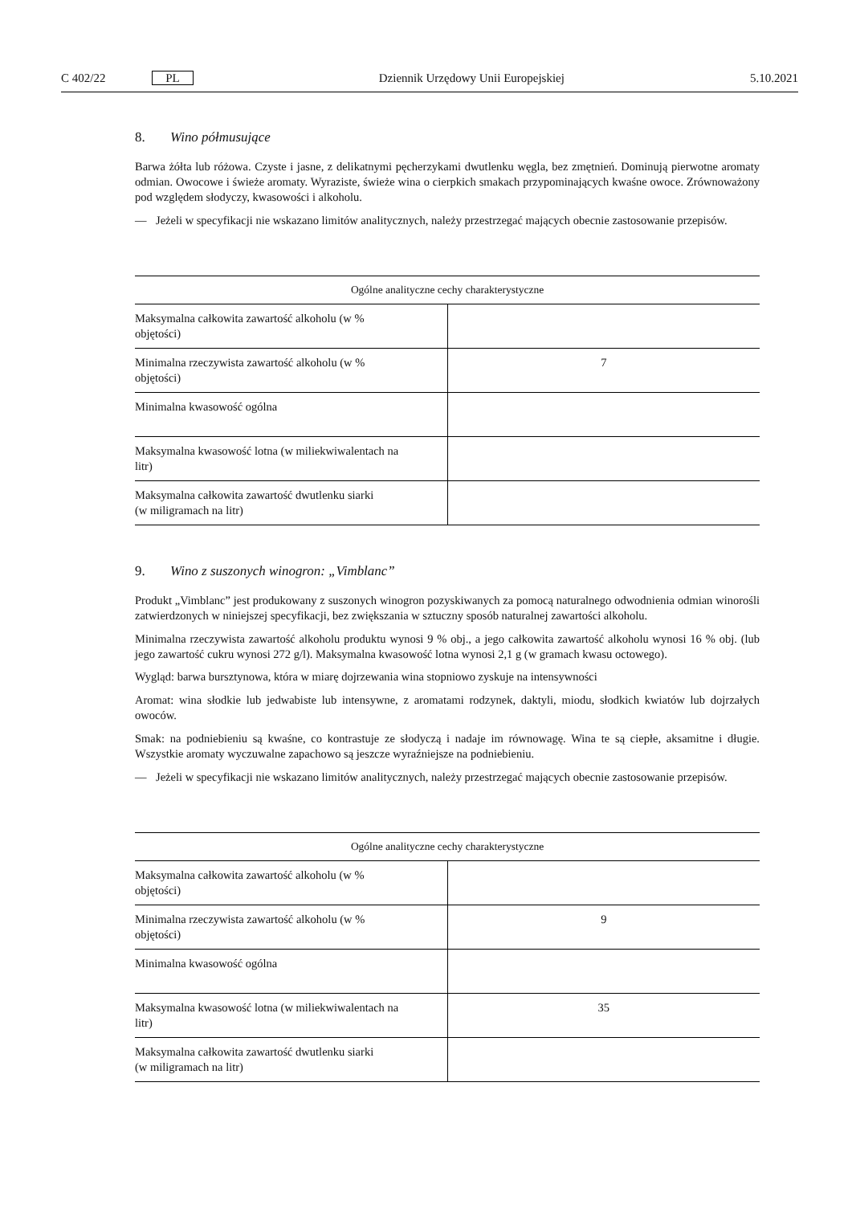C 402/22 PL Dziennik Urzędowy Unii Europejskiej 5.10.2021
8. Wino półmusujące
Barwa żółta lub różowa. Czyste i jasne, z delikatnymi pęcherzykami dwutlenku węgla, bez zmętnień. Dominują pierwotne aromaty odmian. Owocowe i świeże aromaty. Wyraziste, świeże wina o cierpkich smakach przypominających kwaśne owoce. Zrównoważony pod względem słodyczy, kwasowości i alkoholu.
— Jeżeli w specyfikacji nie wskazano limitów analitycznych, należy przestrzegać mających obecnie zastosowanie przepisów.
| Ogólne analityczne cechy charakterystyczne | |
| --- | --- |
| Maksymalna całkowita zawartość alkoholu (w % objętości) | |
| Minimalna rzeczywista zawartość alkoholu (w % objętości) | 7 |
| Minimalna kwasowość ogólna | |
| Maksymalna kwasowość lotna (w miliekwiwalentach na litr) | |
| Maksymalna całkowita zawartość dwutlenku siarki (w miligramach na litr) | |
9. Wino z suszonych winogron: „Vimblanc”
Produkt „Vimblanc” jest produkowany z suszonych winogron pozyskiwanych za pomocą naturalnego odwodnienia odmian winorośli zatwierdzonych w niniejszej specyfikacji, bez zwiększania w sztuczny sposób naturalnej zawartości alkoholu.
Minimalna rzeczywista zawartość alkoholu produktu wynosi 9 % obj., a jego całkowita zawartość alkoholu wynosi 16 % obj. (lub jego zawartość cukru wynosi 272 g/l). Maksymalna kwasowość lotna wynosi 2,1 g (w gramach kwasu octowego).
Wygląd: barwa bursztynowa, która w miarę dojrzewania wina stopniowo zyskuje na intensywności
Aromat: wina słodkie lub jedwabiste lub intensywne, z aromatami rodzynek, daktyli, miodu, słodkich kwiatów lub dojrzałych owoców.
Smak: na podniebieniu są kwaśne, co kontrastuje ze słodyczą i nadaje im równowagę. Wina te są ciepłe, aksamitne i długie. Wszystkie aromaty wyczuwalne zapachowo są jeszcze wyraźniejsze na podniebieniu.
— Jeżeli w specyfikacji nie wskazano limitów analitycznych, należy przestrzegać mających obecnie zastosowanie przepisów.
| Ogólne analityczne cechy charakterystyczne | |
| --- | --- |
| Maksymalna całkowita zawartość alkoholu (w % objętości) | |
| Minimalna rzeczywista zawartość alkoholu (w % objętości) | 9 |
| Minimalna kwasowość ogólna | |
| Maksymalna kwasowość lotna (w miliekwiwalentach na litr) | 35 |
| Maksymalna całkowita zawartość dwutlenku siarki (w miligramach na litr) | |